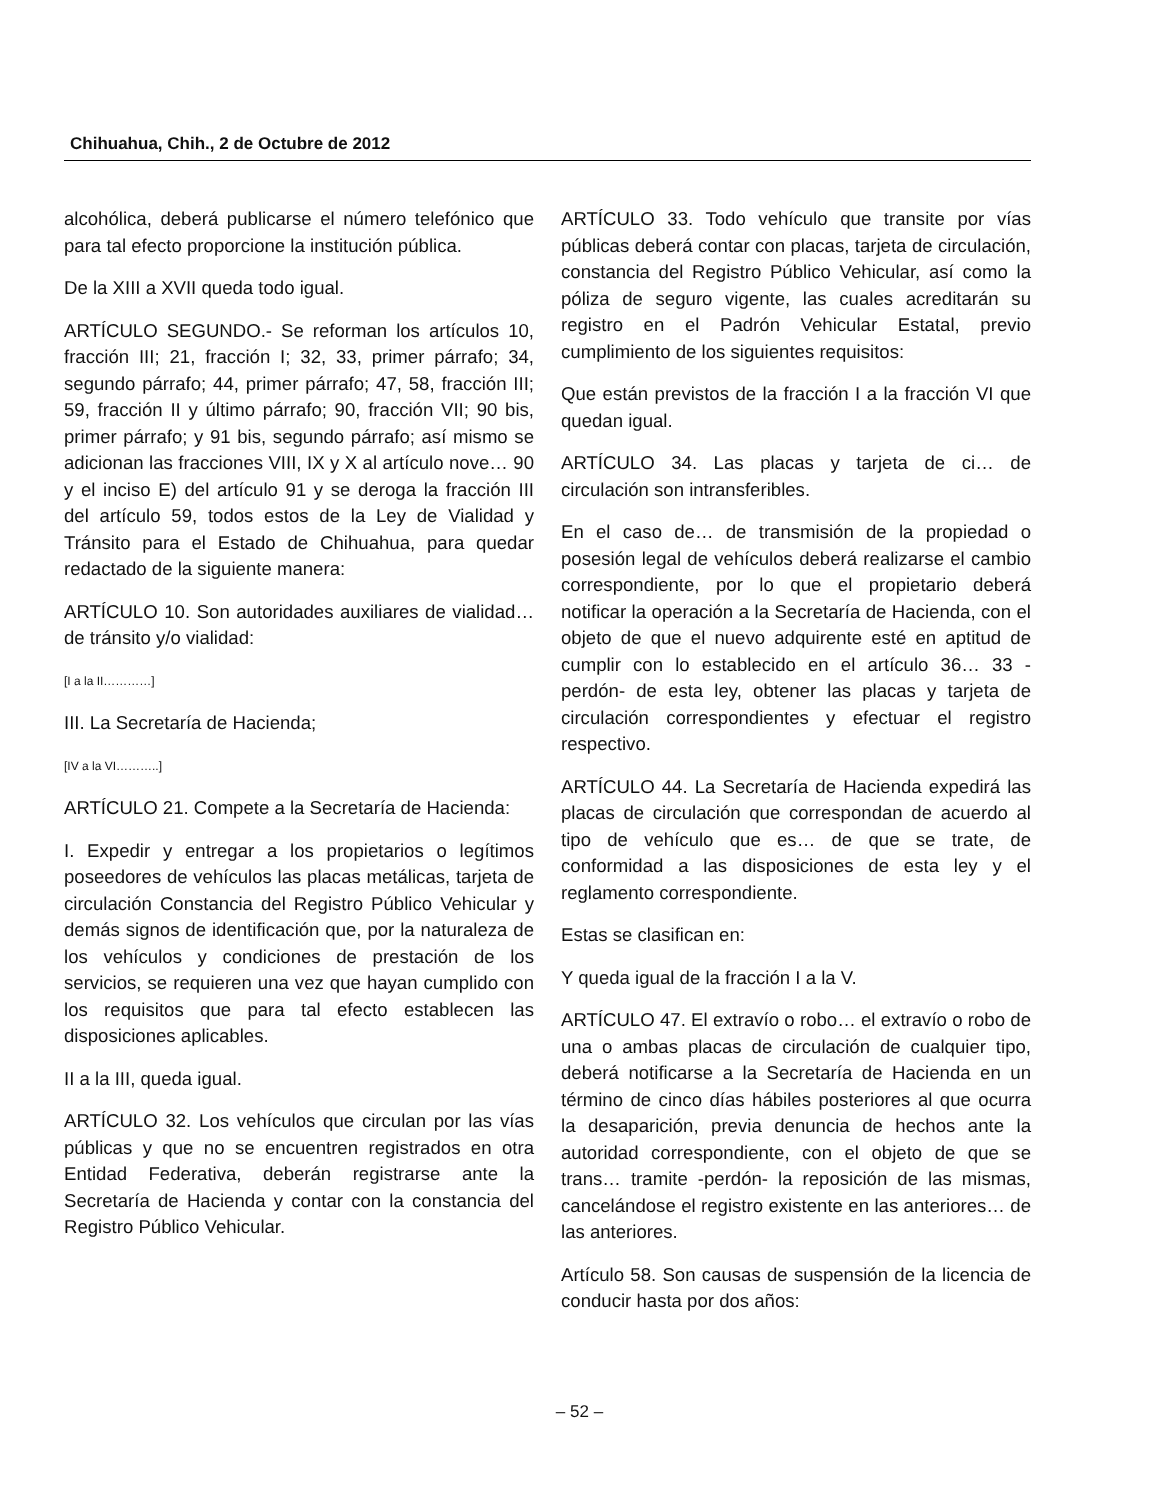Chihuahua, Chih., 2 de Octubre de 2012
alcohólica, deberá publicarse el número telefónico que para tal efecto proporcione la institución pública.
De la XIII a XVII queda todo igual.
ARTÍCULO SEGUNDO.- Se reforman los artículos 10, fracción III; 21, fracción I; 32, 33, primer párrafo; 34, segundo párrafo; 44, primer párrafo; 47, 58, fracción III; 59, fracción II y último párrafo; 90, fracción VII; 90 bis, primer párrafo; y 91 bis, segundo párrafo; así mismo se adicionan las fracciones VIII, IX y X al artículo nove… 90 y el inciso E) del artículo 91 y se deroga la fracción III del artículo 59, todos estos de la Ley de Vialidad y Tránsito para el Estado de Chihuahua, para quedar redactado de la siguiente manera:
ARTÍCULO 10. Son autoridades auxiliares de vialidad… de tránsito y/o vialidad:
[I a la II…………]
III. La Secretaría de Hacienda;
[IV a la VI………..]
ARTÍCULO 21. Compete a la Secretaría de Hacienda:
I. Expedir y entregar a los propietarios o legítimos poseedores de vehículos las placas metálicas, tarjeta de circulación Constancia del Registro Público Vehicular y demás signos de identificación que, por la naturaleza de los vehículos y condiciones de prestación de los servicios, se requieren una vez que hayan cumplido con los requisitos que para tal efecto establecen las disposiciones aplicables.
II a la III, queda igual.
ARTÍCULO 32. Los vehículos que circulan por las vías públicas y que no se encuentren registrados en otra Entidad Federativa, deberán registrarse ante la Secretaría de Hacienda y contar con la constancia del Registro Público Vehicular.
ARTÍCULO 33. Todo vehículo que transite por vías públicas deberá contar con placas, tarjeta de circulación, constancia del Registro Público Vehicular, así como la póliza de seguro vigente, las cuales acreditarán su registro en el Padrón Vehicular Estatal, previo cumplimiento de los siguientes requisitos:
Que están previstos de la fracción I a la fracción VI que quedan igual.
ARTÍCULO 34. Las placas y tarjeta de ci… de circulación son intransferibles.
En el caso de… de transmisión de la propiedad o posesión legal de vehículos deberá realizarse el cambio correspondiente, por lo que el propietario deberá notificar la operación a la Secretaría de Hacienda, con el objeto de que el nuevo adquirente esté en aptitud de cumplir con lo establecido en el artículo 36… 33 -perdón- de esta ley, obtener las placas y tarjeta de circulación correspondientes y efectuar el registro respectivo.
ARTÍCULO 44. La Secretaría de Hacienda expedirá las placas de circulación que correspondan de acuerdo al tipo de vehículo que es… de que se trate, de conformidad a las disposiciones de esta ley y el reglamento correspondiente.
Estas se clasifican en:
Y queda igual de la fracción I a la V.
ARTÍCULO 47. El extravío o robo… el extravío o robo de una o ambas placas de circulación de cualquier tipo, deberá notificarse a la Secretaría de Hacienda en un término de cinco días hábiles posteriores al que ocurra la desaparición, previa denuncia de hechos ante la autoridad correspondiente, con el objeto de que se trans… tramite -perdón- la reposición de las mismas, cancelándose el registro existente en las anteriores… de las anteriores.
Artículo 58. Son causas de suspensión de la licencia de conducir hasta por dos años:
– 52 –